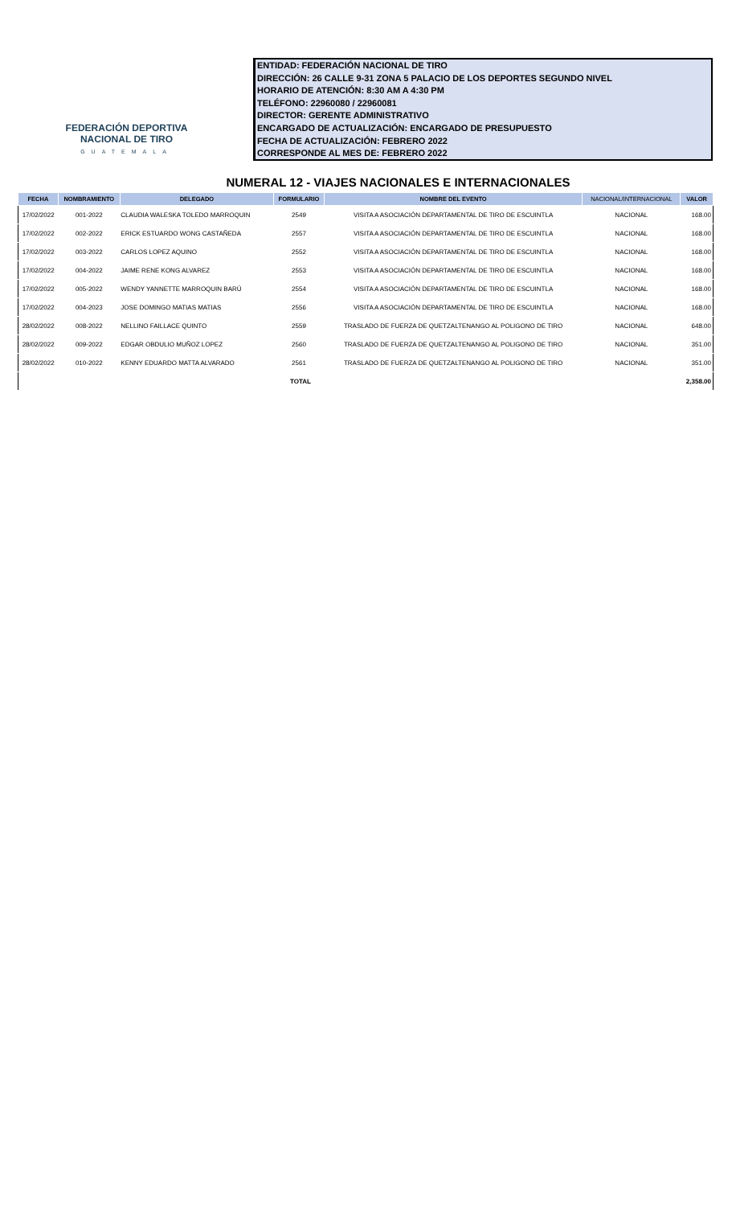FEDERACIÓN DEPORTIVA
NACIONAL DE TIRO
GUATEMALA
ENTIDAD: FEDERACIÓN NACIONAL DE TIRO
DIRECCIÓN: 26 CALLE 9-31 ZONA 5 PALACIO DE LOS DEPORTES SEGUNDO NIVEL
HORARIO DE ATENCIÓN: 8:30 AM A 4:30 PM
TELÉFONO: 22960080 / 22960081
DIRECTOR: GERENTE ADMINISTRATIVO
ENCARGADO DE ACTUALIZACIÓN: ENCARGADO DE PRESUPUESTO
FECHA DE ACTUALIZACIÓN: FEBRERO 2022
CORRESPONDE AL MES DE: FEBRERO 2022
NUMERAL 12 - VIAJES NACIONALES E INTERNACIONALES
| FECHA | NOMBRAMIENTO | DELEGADO | FORMULARIO | NOMBRE DEL EVENTO | NACIONAL/INTERNACIONAL | VALOR |
| --- | --- | --- | --- | --- | --- | --- |
| 17/02/2022 | 001-2022 | CLAUDIA WALESKA TOLEDO MARROQUIN | 2549 | VISITA A ASOCIACIÓN DEPARTAMENTAL DE TIRO DE ESCUINTLA | NACIONAL | 168.00 |
| 17/02/2022 | 002-2022 | ERICK ESTUARDO WONG CASTAÑEDA | 2557 | VISITA A ASOCIACIÓN DEPARTAMENTAL DE TIRO DE ESCUINTLA | NACIONAL | 168.00 |
| 17/02/2022 | 003-2022 | CARLOS LOPEZ AQUINO | 2552 | VISITA A ASOCIACIÓN DEPARTAMENTAL DE TIRO DE ESCUINTLA | NACIONAL | 168.00 |
| 17/02/2022 | 004-2022 | JAIME RENE KONG ALVAREZ | 2553 | VISITA A ASOCIACIÓN DEPARTAMENTAL DE TIRO DE ESCUINTLA | NACIONAL | 168.00 |
| 17/02/2022 | 005-2022 | WENDY YANNETTE MARROQUIN BARÚ | 2554 | VISITA A ASOCIACIÓN DEPARTAMENTAL DE TIRO DE ESCUINTLA | NACIONAL | 168.00 |
| 17/02/2022 | 004-2023 | JOSE DOMINGO MATIAS MATIAS | 2556 | VISITA A ASOCIACIÓN DEPARTAMENTAL DE TIRO DE ESCUINTLA | NACIONAL | 168.00 |
| 28/02/2022 | 008-2022 | NELLINO FAILLACE QUINTO | 2559 | TRASLADO DE FUERZA DE QUETZALTENANGO AL POLIGONO DE TIRO | NACIONAL | 648.00 |
| 28/02/2022 | 009-2022 | EDGAR OBDULIO MUÑOZ LOPEZ | 2560 | TRASLADO DE FUERZA DE QUETZALTENANGO AL POLIGONO DE TIRO | NACIONAL | 351.00 |
| 28/02/2022 | 010-2022 | KENNY EDUARDO MATTA ALVARADO | 2561 | TRASLADO DE FUERZA DE QUETZALTENANGO AL POLIGONO DE TIRO | NACIONAL | 351.00 |
| TOTAL | | | | | | 2,358.00 |